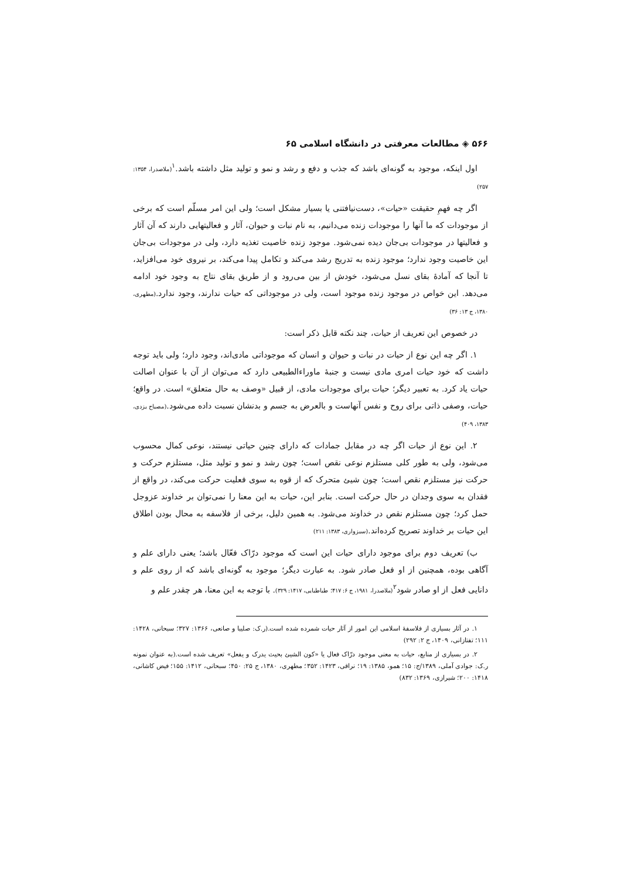۵۶۶ ◈ مطالعات معرفتی در دانشگاه اسلامی ۶۵
اول اینکه، موجود به گونه‌ای باشد که جذب و دفع و رشد و نمو و تولید مثل داشته باشد.<sup>۱</sup>(ملاصدرا، ۱۳۵۴: ۲۵۷)
اگر چه فهمِ حقیقت «حیات»، دست‌نیافتنی یا بسیار مشکل است؛ ولی این امر مسلّم است که برخی از موجودات که ما آنها را موجودات زنده می‌دانیم، به نام نبات و حیوان، آثار و فعالیتهایی دارند که آن آثار و فعالیتها در موجودات بی‌جان دیده نمی‌شود. موجود زنده خاصیت تغذیه دارد، ولی در موجودات بی‌جان این خاصیت وجود ندارد؛ موجود زنده به تدریج رشد می‌کند و تکامل پیدا می‌کند، بر نیروی خود می‌افزاید، تا آنجا که آمادهٔ بقای نسل می‌شود، خودش از بین می‌رود و از طریق بقای نتاج به وجود خود ادامه می‌دهد. این خواص در موجود زنده موجود است، ولی در موجوداتی که حیات ندارند، وجود ندارد.(مطهری، ۱۳۸۰، ج ۱۳: ۳۶)
در خصوص این تعریف از حیات، چند نکته قابل ذکر است:
۱. اگر چه این نوع از حیات در نبات و حیوان و انسان که موجوداتی مادی‌اند، وجود دارد؛ ولی باید توجه داشت که خود حیات امری مادی نیست و جنبهٔ ماوراءالطبیعی دارد که می‌توان از آن با عنوان اصالت حیات یاد کرد. به تعبیر دیگر؛ حیات برای موجودات مادی، از قبیل «وصف به حال متعلق» است. در واقع؛ حیات، وصفی ذاتی برای روح و نفس آنهاست و بالعرض به جسم و بدنشان نسبت داده می‌شود.(مصباح یزدی، ۱۳۸۳، ۴۰۹)
۲. این نوع از حیات اگر چه در مقابل جمادات که دارای چنین حیاتی نیستند، نوعی کمال محسوب می‌شود، ولی به طور کلی مستلزم نوعی نقص است؛ چون رشد و نمو و تولید مثل، مستلزم حرکت و حرکت نیز مستلزم نقص است؛ چون شیئ متحرک که از قوه به سوی فعلیت حرکت می‌کند، در واقع از فقدان به سوی وجدان در حال حرکت است. بنابر این، حیات به این معنا را نمی‌توان بر خداوند عزوجل حمل کرد؛ چون مستلزم نقص در خداوند می‌شود. به همین دلیل، برخی از فلاسفه به محال بودن اطلاق این حیات بر خداوند تصریح کرده‌اند.(سبزواری، ۱۳۸۳: ۲۱۱)
ب) تعریف دوم برای موجود دارای حیات این است که موجود درّاک فعّال باشد؛ یعنی دارای علم و آگاهی بوده، همچنین از او فعل صادر شود. به عبارت دیگر؛ موجود به گونه‌ای باشد که از روی علم و دانایی فعل از او صادر شود<sup>۲</sup>(ملاصدرا، ۱۹۸۱، ج ۶: ۴۱۷؛ طباطبایی، ۱۴۱۷: ۳۲۹). با توجه به این معنا، هر چقدر علم و
۱. در آثار بسیاری از فلاسفهٔ اسلامی این امور از آثار حیات شمرده شده است.(ر.ک: صلیبا و صانعی، ۱۳۶۶: ۳۲۷؛ سبحانی، ۱۴۲۸: ۱۱۱؛ تفتازانی، ۱۴۰۹، ج ۲: ۲۹۲)
۲. در بسیاری از منابع، حیات به معنی موجود درّاک فعال یا «کون الشیئ بحیث یدرک و یفعل» تعریف شده است.(به عنوان نمونه ر.ک: جوادی آملی، ۱۳۸۹/ج: ۱۵؛ همو، ۱۳۸۵: ۱۹؛ نراقی، ۱۴۲۳: ۳۵۲؛ مطهری، ۱۳۸۰، ج ۲۵: ۴۵۰؛ سبحانی، ۱۴۱۲: ۱۵۵؛ فیض کاشانی، ۱۴۱۸: ۲۰۰؛ شیرازی، ۱۳۶۹: ۸۳۲)